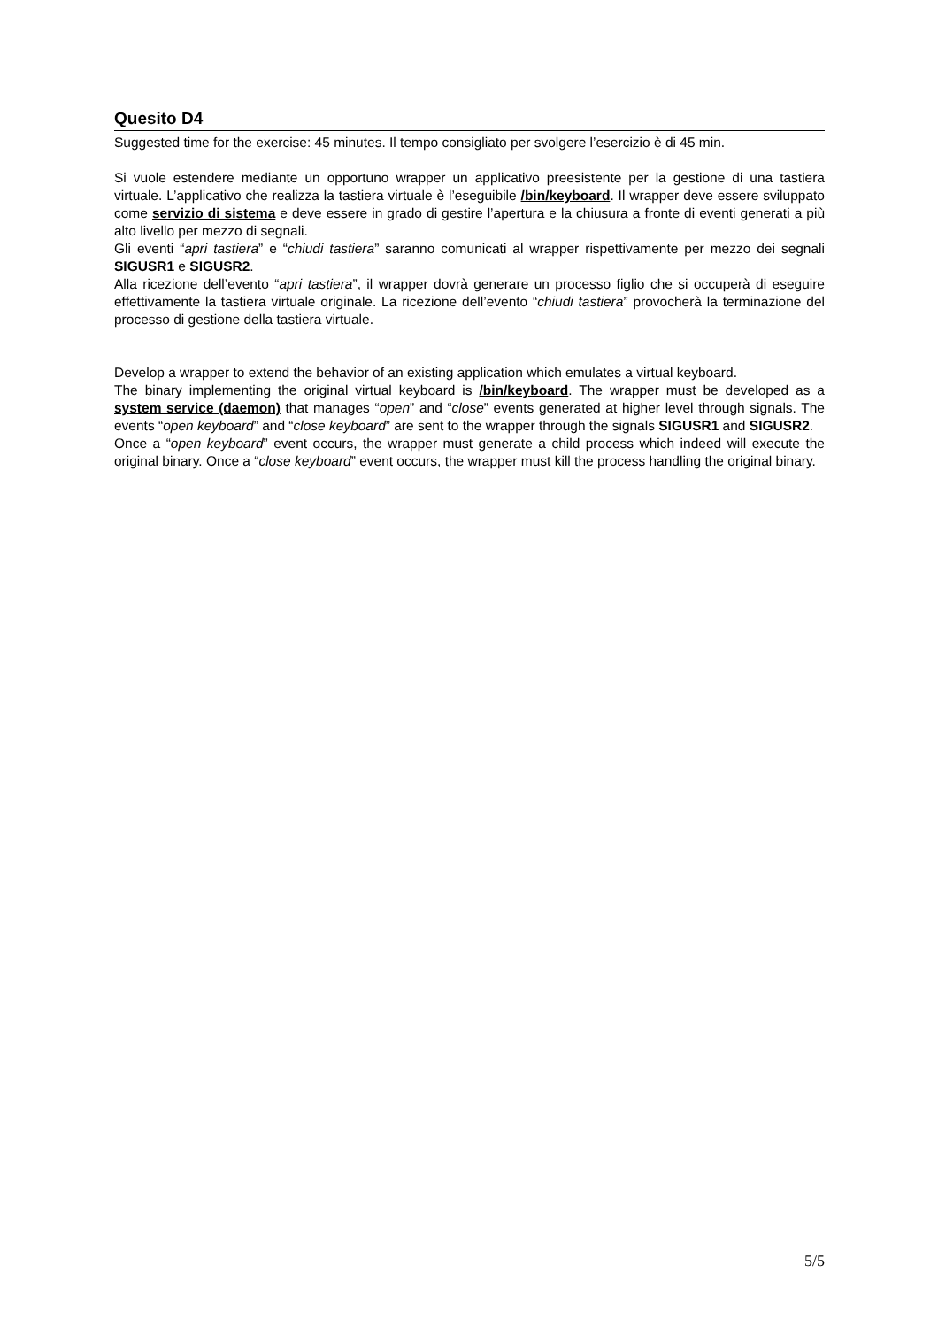Quesito D4
Suggested time for the exercise: 45 minutes. Il tempo consigliato per svolgere l’esercizio è di 45 min.
Si vuole estendere mediante un opportuno wrapper un applicativo preesistente per la gestione di una tastiera virtuale. L’applicativo che realizza la tastiera virtuale è l’eseguibile /bin/keyboard. Il wrapper deve essere sviluppato come servizio di sistema e deve essere in grado di gestire l’apertura e la chiusura a fronte di eventi generati a più alto livello per mezzo di segnali.
Gli eventi “apri tastiera” e “chiudi tastiera” saranno comunicati al wrapper rispettivamente per mezzo dei segnali SIGUSR1 e SIGUSR2.
Alla ricezione dell’evento “apri tastiera”, il wrapper dovrà generare un processo figlio che si occuperà di eseguire effettivamente la tastiera virtuale originale. La ricezione dell’evento “chiudi tastiera” provocherà la terminazione del processo di gestione della tastiera virtuale.
Develop a wrapper to extend the behavior of an existing application which emulates a virtual keyboard.
The binary implementing the original virtual keyboard is /bin/keyboard. The wrapper must be developed as a system service (daemon) that manages “open” and “close” events generated at higher level through signals. The events “open keyboard” and “close keyboard” are sent to the wrapper through the signals SIGUSR1 and SIGUSR2.
Once a “open keyboard” event occurs, the wrapper must generate a child process which indeed will execute the original binary. Once a “close keyboard” event occurs, the wrapper must kill the process handling the original binary.
5/5